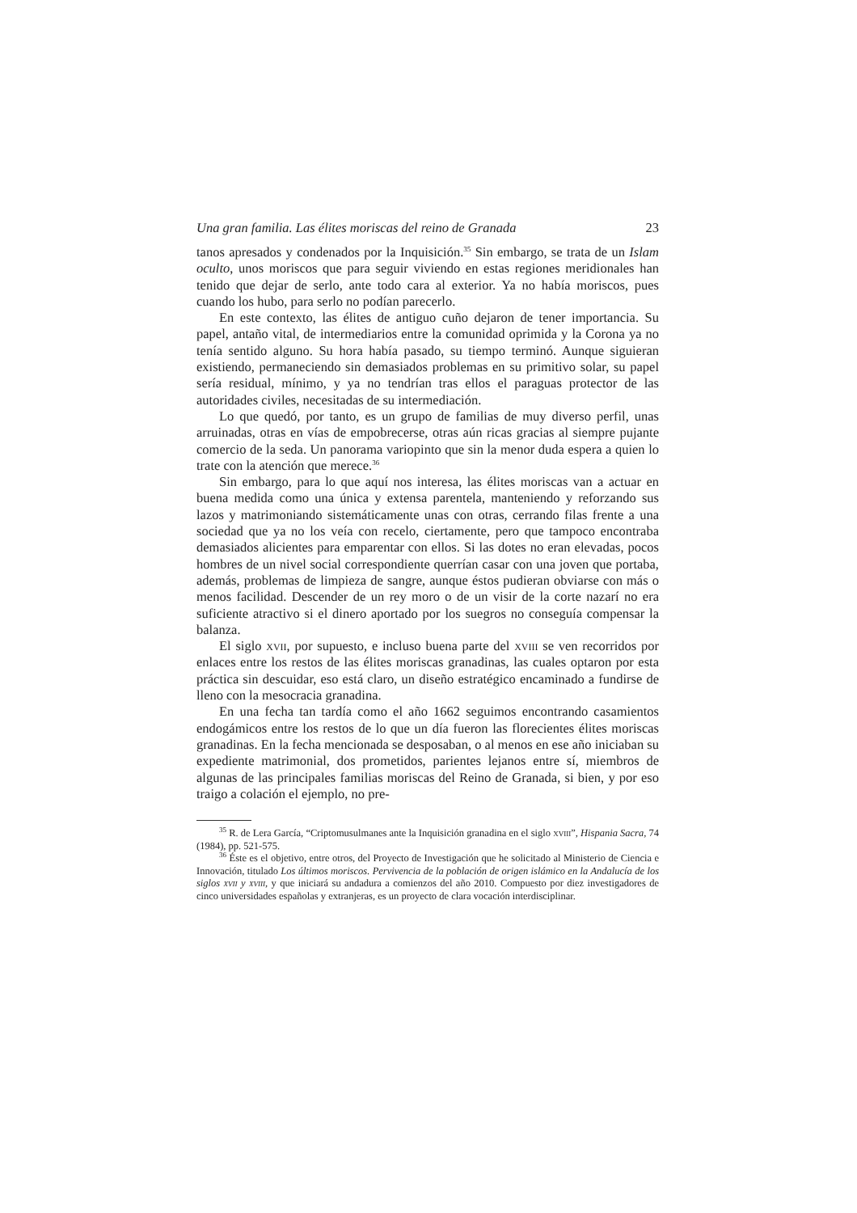Una gran familia. Las élites moriscas del reino de Granada 23
tanos apresados y condenados por la Inquisición.<sup>35</sup> Sin embargo, se trata de un Islam oculto, unos moriscos que para seguir viviendo en estas regiones meridionales han tenido que dejar de serlo, ante todo cara al exterior. Ya no había moriscos, pues cuando los hubo, para serlo no podían parecerlo.
En este contexto, las élites de antiguo cuño dejaron de tener importancia. Su papel, antaño vital, de intermediarios entre la comunidad oprimida y la Corona ya no tenía sentido alguno. Su hora había pasado, su tiempo terminó. Aunque siguieran existiendo, permaneciendo sin demasiados problemas en su primitivo solar, su papel sería residual, mínimo, y ya no tendrían tras ellos el paraguas protector de las autoridades civiles, necesitadas de su intermediación.
Lo que quedó, por tanto, es un grupo de familias de muy diverso perfil, unas arruinadas, otras en vías de empobrecerse, otras aún ricas gracias al siempre pujante comercio de la seda. Un panorama variopinto que sin la menor duda espera a quien lo trate con la atención que merece.<sup>36</sup>
Sin embargo, para lo que aquí nos interesa, las élites moriscas van a actuar en buena medida como una única y extensa parentela, manteniendo y reforzando sus lazos y matrimoniando sistemáticamente unas con otras, cerrando filas frente a una sociedad que ya no los veía con recelo, ciertamente, pero que tampoco encontraba demasiados alicientes para emparentar con ellos. Si las dotes no eran elevadas, pocos hombres de un nivel social correspondiente querrían casar con una joven que portaba, además, problemas de limpieza de sangre, aunque éstos pudieran obviarse con más o menos facilidad. Descender de un rey moro o de un visir de la corte nazarí no era suficiente atractivo si el dinero aportado por los suegros no conseguía compensar la balanza.
El siglo xvii, por supuesto, e incluso buena parte del xviii se ven recorridos por enlaces entre los restos de las élites moriscas granadinas, las cuales optaron por esta práctica sin descuidar, eso está claro, un diseño estratégico encaminado a fundirse de lleno con la mesocracia granadina.
En una fecha tan tardía como el año 1662 seguimos encontrando casamientos endogámicos entre los restos de lo que un día fueron las florecientes élites moriscas granadinas. En la fecha mencionada se desposaban, o al menos en ese año iniciaban su expediente matrimonial, dos prometidos, parientes lejanos entre sí, miembros de algunas de las principales familias moriscas del Reino de Granada, si bien, y por eso traigo a colación el ejemplo, no pre-
<sup>35</sup> R. de Lera García, “Criptomusulmanes ante la Inquisición granadina en el siglo xviii”, Hispania Sacra, 74 (1984), pp. 521-575.
<sup>36</sup> Éste es el objetivo, entre otros, del Proyecto de Investigación que he solicitado al Ministerio de Ciencia e Innovación, titulado Los últimos moriscos. Pervivencia de la población de origen islámico en la Andalucía de los siglos xvii y xviii, y que iniciará su andadura a comienzos del año 2010. Compuesto por diez investigadores de cinco universidades españolas y extranjeras, es un proyecto de clara vocación interdisciplinar.